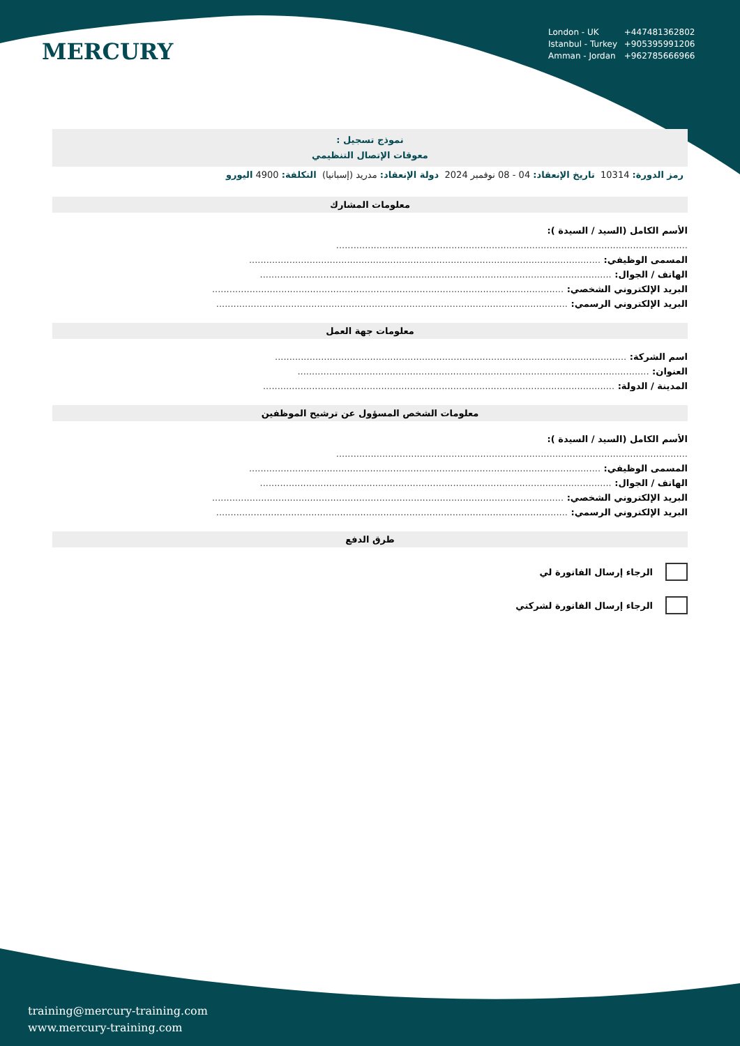MERCURY
London - UK +447481362802
Istanbul - Turkey +905395991206
Amman - Jordan +962785666966
نموذج تسجيل :
معوقات الإتصال التنظيمي
رمز الدورة: 10314 تاريخ الإنعقاد: 04 - 08 نوفمبر 2024 دولة الإنعقاد: مدريد (إسبانيا) التكلفة: 4900 اليورو
معلومات المشارك
الأسم الكامل (السيد / السيدة ):
..........................................................................................................................
المسمى الوظيفي: ..........................................................................................................................
الهاتف / الجوال: ..........................................................................................................................
البريد الإلكتروني الشخصي: ..........................................................................................................................
البريد الإلكتروني الرسمي: ..........................................................................................................................
معلومات جهة العمل
اسم الشركة: ..........................................................................................................................
العنوان: ..........................................................................................................................
المدينة / الدولة: ..........................................................................................................................
معلومات الشخص المسؤول عن ترشيح الموظفين
الأسم الكامل (السيد / السيدة ):
..........................................................................................................................
المسمى الوظيفي: ..........................................................................................................................
الهاتف / الجوال: ..........................................................................................................................
البريد الإلكتروني الشخصي: ..........................................................................................................................
البريد الإلكتروني الرسمي: ..........................................................................................................................
طرق الدفع
الرجاء إرسال الفاتورة لي
الرجاء إرسال الفاتورة لشركتي
training@mercury-training.com
www.mercury-training.com